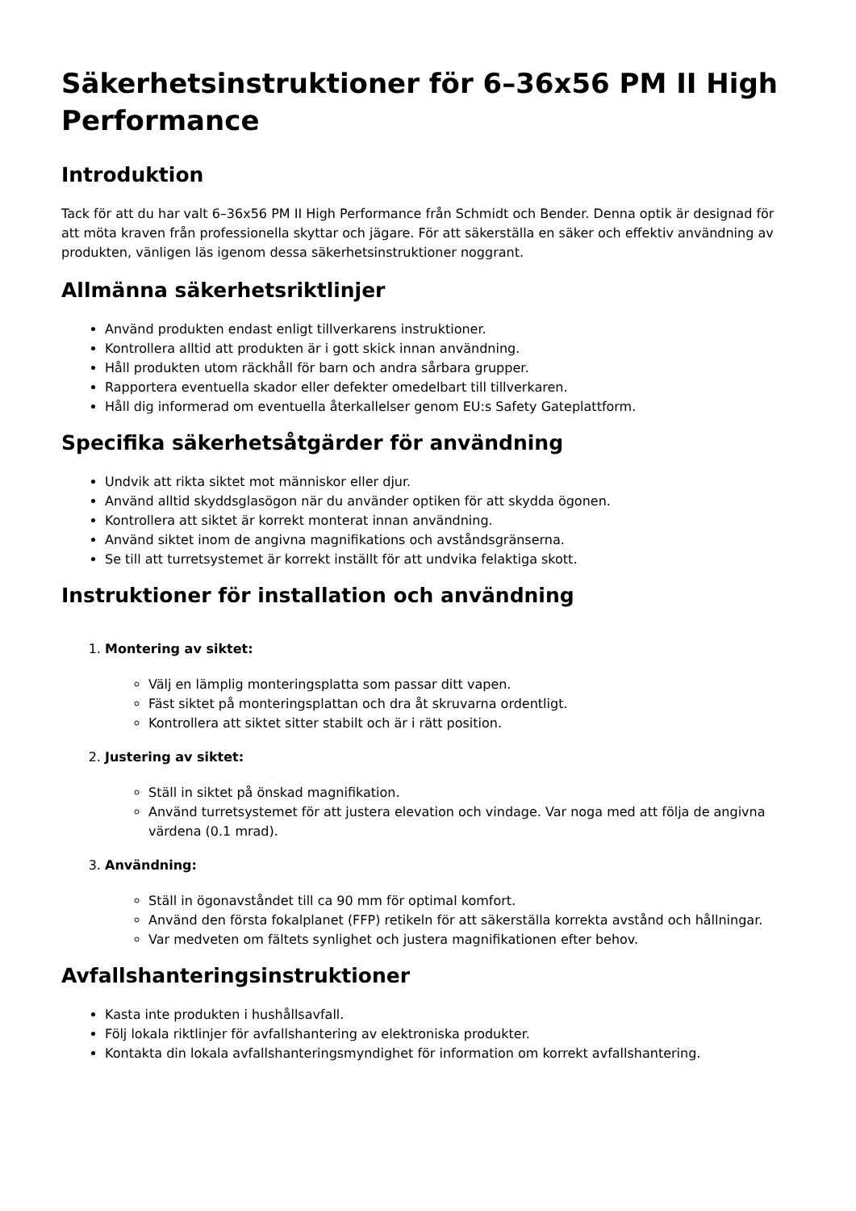Säkerhetsinstruktioner för 6–36x56 PM II High Performance
Introduktion
Tack för att du har valt 6–36x56 PM II High Performance från Schmidt och Bender. Denna optik är designad för att möta kraven från professionella skyttar och jägare. För att säkerställa en säker och effektiv användning av produkten, vänligen läs igenom dessa säkerhetsinstruktioner noggrant.
Allmänna säkerhetsriktlinjer
Använd produkten endast enligt tillverkarens instruktioner.
Kontrollera alltid att produkten är i gott skick innan användning.
Håll produkten utom räckhåll för barn och andra sårbara grupper.
Rapportera eventuella skador eller defekter omedelbart till tillverkaren.
Håll dig informerad om eventuella återkallelser genom EU:s Safety Gateplattform.
Specifika säkerhetsåtgärder för användning
Undvik att rikta siktet mot människor eller djur.
Använd alltid skyddsglasögon när du använder optiken för att skydda ögonen.
Kontrollera att siktet är korrekt monterat innan användning.
Använd siktet inom de angivna magnifikations och avståndsgränserna.
Se till att turretsystemet är korrekt inställt för att undvika felaktiga skott.
Instruktioner för installation och användning
1. Montering av siktet:
Välj en lämplig monteringsplatta som passar ditt vapen.
Fäst siktet på monteringsplattan och dra åt skruvarna ordentligt.
Kontrollera att siktet sitter stabilt och är i rätt position.
2. Justering av siktet:
Ställ in siktet på önskad magnifikation.
Använd turretsystemet för att justera elevation och vindage. Var noga med att följa de angivna värdena (0.1 mrad).
3. Användning:
Ställ in ögonavståndet till ca 90 mm för optimal komfort.
Använd den första fokalplanet (FFP) retikeln för att säkerställa korrekta avstånd och hållningar.
Var medveten om fältets synlighet och justera magnifikationen efter behov.
Avfallshanteringsinstruktioner
Kasta inte produkten i hushållsavfall.
Följ lokala riktlinjer för avfallshantering av elektroniska produkter.
Kontakta din lokala avfallshanteringsmyndighet för information om korrekt avfallshantering.